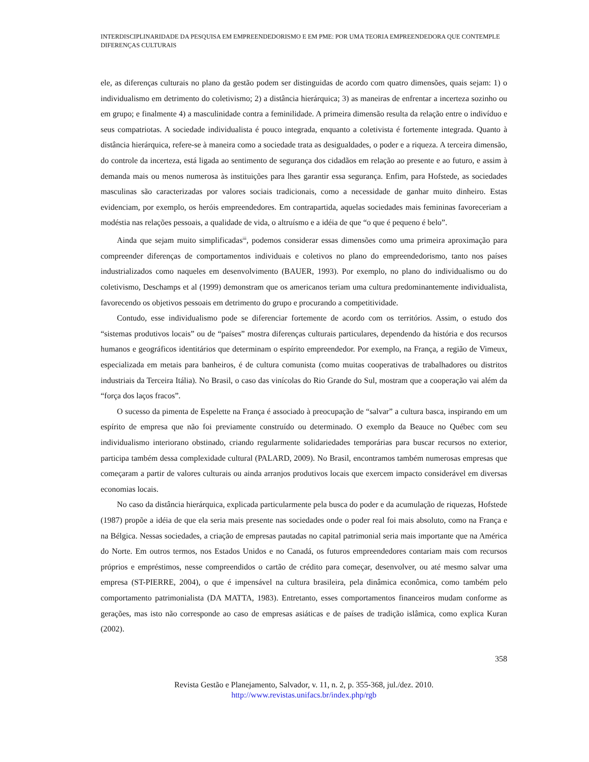INTERDISCIPLINARIDADE DA PESQUISA EM EMPREENDEDORISMO E EM PME: POR UMA TEORIA EMPREENDEDORA QUE CONTEMPLE DIFERENÇAS CULTURAIS
ele, as diferenças culturais no plano da gestão podem ser distinguidas de acordo com quatro dimensões, quais sejam: 1) o individualismo em detrimento do coletivismo; 2) a distância hierárquica; 3) as maneiras de enfrentar a incerteza sozinho ou em grupo; e finalmente 4) a masculinidade contra a feminilidade. A primeira dimensão resulta da relação entre o indivíduo e seus compatriotas. A sociedade individualista é pouco integrada, enquanto a coletivista é fortemente integrada. Quanto à distância hierárquica, refere-se à maneira como a sociedade trata as desigualdades, o poder e a riqueza. A terceira dimensão, do controle da incerteza, está ligada ao sentimento de segurança dos cidadãos em relação ao presente e ao futuro, e assim à demanda mais ou menos numerosa às instituições para lhes garantir essa segurança. Enfim, para Hofstede, as sociedades masculinas são caracterizadas por valores sociais tradicionais, como a necessidade de ganhar muito dinheiro. Estas evidenciam, por exemplo, os heróis empreendedores. Em contrapartida, aquelas sociedades mais femininas favoreceriam a modéstia nas relações pessoais, a qualidade de vida, o altruísmo e a idéia de que “o que é pequeno é belo”.
Ainda que sejam muito simplificadas<sup>iii</sup>, podemos considerar essas dimensões como uma primeira aproximação para compreender diferenças de comportamentos individuais e coletivos no plano do empreendedorismo, tanto nos países industrializados como naqueles em desenvolvimento (BAUER, 1993). Por exemplo, no plano do individualismo ou do coletivismo, Deschamps et al (1999) demonstram que os americanos teriam uma cultura predominantemente individualista, favorecendo os objetivos pessoais em detrimento do grupo e procurando a competitividade.
Contudo, esse individualismo pode se diferenciar fortemente de acordo com os territórios. Assim, o estudo dos “sistemas produtivos locais” ou de “países” mostra diferenças culturais particulares, dependendo da história e dos recursos humanos e geográficos identitários que determinam o espírito empreendedor. Por exemplo, na França, a região de Vimeux, especializada em metais para banheiros, é de cultura comunista (como muitas cooperativas de trabalhadores ou distritos industriais da Terceira Itália). No Brasil, o caso das vinícolas do Rio Grande do Sul, mostram que a cooperação vai além da “força dos laços fracos”.
O sucesso da pimenta de Espelette na França é associado à preocupação de “salvar” a cultura basca, inspirando em um espírito de empresa que não foi previamente construído ou determinado. O exemplo da Beauce no Québec com seu individualismo interiorano obstinado, criando regularmente solidariedades temporárias para buscar recursos no exterior, participa também dessa complexidade cultural (PALARD, 2009). No Brasil, encontramos também numerosas empresas que começaram a partir de valores culturais ou ainda arranjos produtivos locais que exercem impacto considerável em diversas economias locais.
No caso da distância hierárquica, explicada particularmente pela busca do poder e da acumulação de riquezas, Hofstede (1987) propõe a idéia de que ela seria mais presente nas sociedades onde o poder real foi mais absoluto, como na França e na Bélgica. Nessas sociedades, a criação de empresas pautadas no capital patrimonial seria mais importante que na América do Norte. Em outros termos, nos Estados Unidos e no Canadá, os futuros empreendedores contariam mais com recursos próprios e empréstimos, nesse compreendidos o cartão de crédito para começar, desenvolver, ou até mesmo salvar uma empresa (ST-PIERRE, 2004), o que é impensável na cultura brasileira, pela dinâmica econômica, como também pelo comportamento patrimonialista (DA MATTA, 1983). Entretanto, esses comportamentos financeiros mudam conforme as gerações, mas isto não corresponde ao caso de empresas asiáticas e de países de tradição islâmica, como explica Kuran (2002).
358
Revista Gestão e Planejamento, Salvador, v. 11, n. 2, p. 355-368, jul./dez. 2010.
http://www.revistas.unifacs.br/index.php/rgb